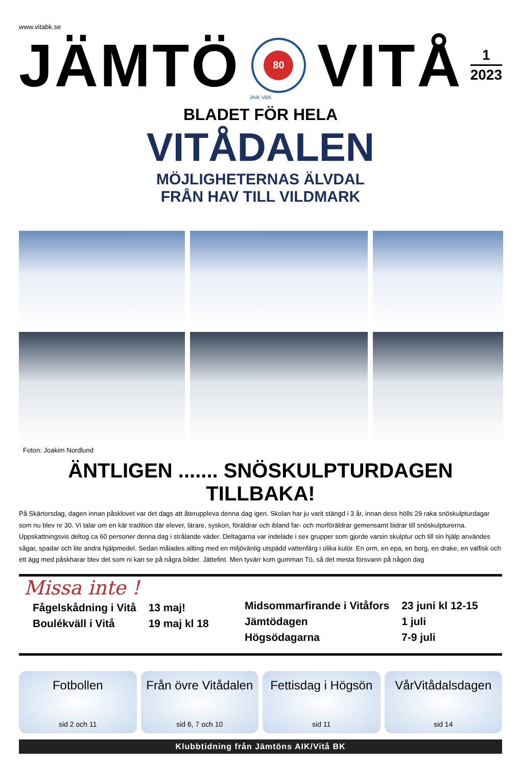www.vitabk.se
JÄMTÖ
80
VITÅ
1
2023
JAIK VBK
BLADET FÖR HELA
VITÅDALEN
MÖJLIGHETERNAS ÄLVDAL
FRÅN HAV TILL VILDMARK
Foton: Joakim Nordlund
ÄNTLIGEN ....... SNÖSKULPTURDAGEN TILLBAKA!
På Skärtorsdag, dagen innan påsklovet var det dags att återuppleva denna dag igen. Skolan har ju varit stängd i 3 år, innan dess hölls 29 raka snöskulpturdagar som nu blev nr 30. Vi talar om en kär tradition där elever, lärare, syskon, föräldrar och ibland far- och morföräldrar gemensamt bidrar till snöskulpturerna. Uppskattningsvis deltog ca 60 personer denna dag i strålande väder. Deltagarna var indelade i sex grupper som gjorde varsin skulptur och till sin hjälp användes sågar, spadar och lite andra hjälpmedel. Sedan målades allting med en miljövänlig utspädd vattenfärg i olika kulör. En orm, en epa, en borg, en drake, en valfisk och ett ägg med påskharar blev det som ni kan se på några bilder. Jättefint. Men tyvärr kom gumman Tö, så det mesta försvann på någon dag
Missa inte !
| Fågelskådning i Vitå | 13 maj! |
| Boulékväll i Vitå | 19 maj kl 18 |
| Midsommarfirande i Vitåfors | 23 juni kl 12-15 |
| Jämtödagen | 1 juli |
| Högsödagarna | 7-9 juli |
Fotbollen
sid 2 och 11
Från övre Vitådalen
sid 6, 7 och 10
Fettisdag i Högsön
sid 11
VårVitådalsdagen
sid 14
Klubbtidning från Jämtöns AIK/Vitå BK